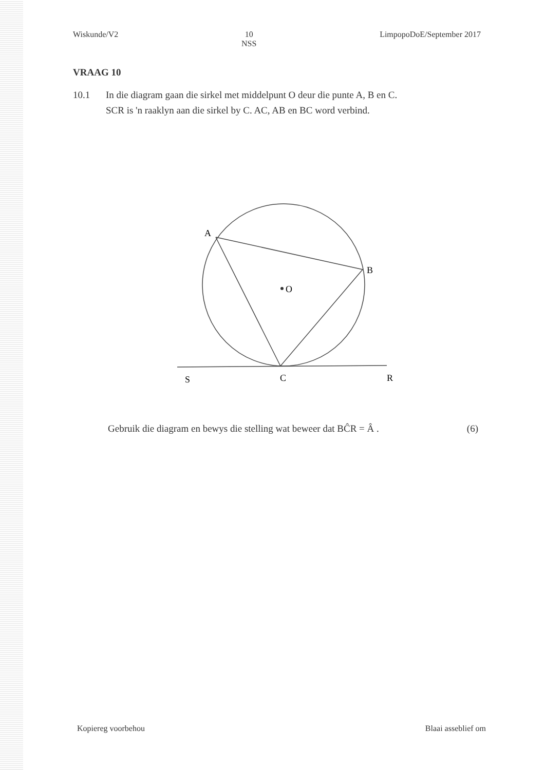Wiskunde/V2 10
NSS LimpopoDoE/September 2017
VRAAG 10
10.1 In die diagram gaan die sirkel met middelpunt O deur die punte A, B en C.
SCR is 'n raaklyn aan die sirkel by C. AC, AB en BC word verbind.
O
A
B
S
C
R
Gebruik die diagram en bewys die stelling wat beweer dat BĈR = Â . (6)
Kopiereg voorbehou Blaai asseblief om